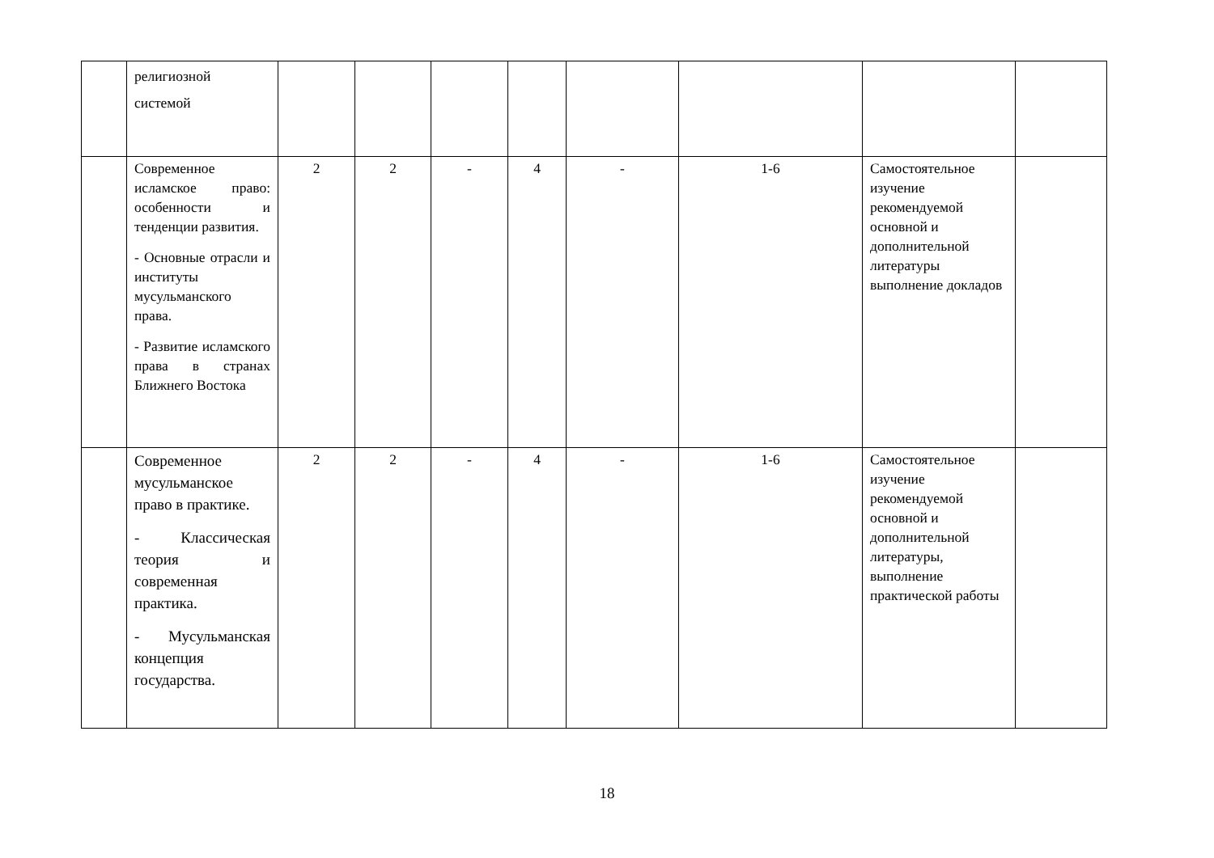| | религиозной системой | | | | | | | | |
| | Современное исламское право: особенности и тенденции развития. - Основные отрасли и институты мусульманского права. - Развитие исламского права в странах Ближнего Востока | 2 | 2 | - | 4 | - | 1-6 | Самостоятельное изучение рекомендуемой основной и дополнительной литературы выполнение докладов | |
| | Современное мусульманское право в практике. - Классическая теория и современная практика. - Мусульманская концепция государства. | 2 | 2 | - | 4 | - | 1-6 | Самостоятельное изучение рекомендуемой основной и дополнительной литературы, выполнение практической работы | |
18